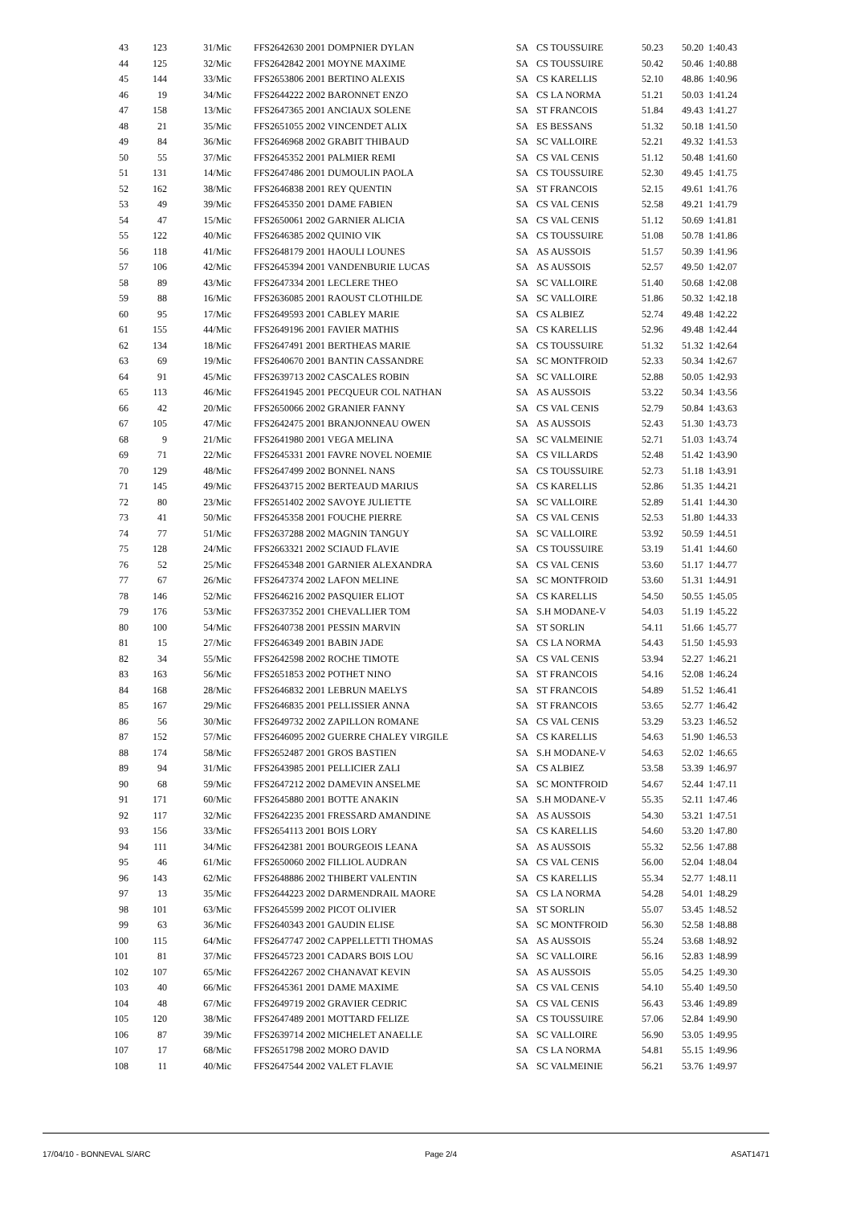| 43 | 123 | 31/Mic | FFS2642630 2001 DOMPNIER DYLAN | SA | CS TOUSSUIRE | 50.23 | 50.20 | 1:40.43 |
| 44 | 125 | 32/Mic | FFS2642842 2001 MOYNE MAXIME | SA | CS TOUSSUIRE | 50.42 | 50.46 | 1:40.88 |
| 45 | 144 | 33/Mic | FFS2653806 2001 BERTINO ALEXIS | SA | CS KARELLIS | 52.10 | 48.86 | 1:40.96 |
| 46 | 19 | 34/Mic | FFS2644222 2002 BARONNET ENZO | SA | CS LA NORMA | 51.21 | 50.03 | 1:41.24 |
| 47 | 158 | 13/Mic | FFS2647365 2001 ANCIAUX SOLENE | SA | ST FRANCOIS | 51.84 | 49.43 | 1:41.27 |
| 48 | 21 | 35/Mic | FFS2651055 2002 VINCENDET ALIX | SA | ES BESSANS | 51.32 | 50.18 | 1:41.50 |
| 49 | 84 | 36/Mic | FFS2646968 2002 GRABIT THIBAUD | SA | SC VALLOIRE | 52.21 | 49.32 | 1:41.53 |
| 50 | 55 | 37/Mic | FFS2645352 2001 PALMIER REMI | SA | CS VAL CENIS | 51.12 | 50.48 | 1:41.60 |
| 51 | 131 | 14/Mic | FFS2647486 2001 DUMOULIN PAOLA | SA | CS TOUSSUIRE | 52.30 | 49.45 | 1:41.75 |
| 52 | 162 | 38/Mic | FFS2646838 2001 REY QUENTIN | SA | ST FRANCOIS | 52.15 | 49.61 | 1:41.76 |
| 53 | 49 | 39/Mic | FFS2645350 2001 DAME FABIEN | SA | CS VAL CENIS | 52.58 | 49.21 | 1:41.79 |
| 54 | 47 | 15/Mic | FFS2650061 2002 GARNIER ALICIA | SA | CS VAL CENIS | 51.12 | 50.69 | 1:41.81 |
| 55 | 122 | 40/Mic | FFS2646385 2002 QUINIO VIK | SA | CS TOUSSUIRE | 51.08 | 50.78 | 1:41.86 |
| 56 | 118 | 41/Mic | FFS2648179 2001 HAOULI LOUNES | SA | AS AUSSOIS | 51.57 | 50.39 | 1:41.96 |
| 57 | 106 | 42/Mic | FFS2645394 2001 VANDENBURIE LUCAS | SA | AS AUSSOIS | 52.57 | 49.50 | 1:42.07 |
| 58 | 89 | 43/Mic | FFS2647334 2001 LECLERE THEO | SA | SC VALLOIRE | 51.40 | 50.68 | 1:42.08 |
| 59 | 88 | 16/Mic | FFS2636085 2001 RAOUST CLOTHILDE | SA | SC VALLOIRE | 51.86 | 50.32 | 1:42.18 |
| 60 | 95 | 17/Mic | FFS2649593 2001 CABLEY MARIE | SA | CS ALBIEZ | 52.74 | 49.48 | 1:42.22 |
| 61 | 155 | 44/Mic | FFS2649196 2001 FAVIER MATHIS | SA | CS KARELLIS | 52.96 | 49.48 | 1:42.44 |
| 62 | 134 | 18/Mic | FFS2647491 2001 BERTHEAS MARIE | SA | CS TOUSSUIRE | 51.32 | 51.32 | 1:42.64 |
| 63 | 69 | 19/Mic | FFS2640670 2001 BANTIN CASSANDRE | SA | SC MONTFROID | 52.33 | 50.34 | 1:42.67 |
| 64 | 91 | 45/Mic | FFS2639713 2002 CASCALES ROBIN | SA | SC VALLOIRE | 52.88 | 50.05 | 1:42.93 |
| 65 | 113 | 46/Mic | FFS2641945 2001 PECQUEUR COL NATHAN | SA | AS AUSSOIS | 53.22 | 50.34 | 1:43.56 |
| 66 | 42 | 20/Mic | FFS2650066 2002 GRANIER FANNY | SA | CS VAL CENIS | 52.79 | 50.84 | 1:43.63 |
| 67 | 105 | 47/Mic | FFS2642475 2001 BRANJONNEAU OWEN | SA | AS AUSSOIS | 52.43 | 51.30 | 1:43.73 |
| 68 | 9 | 21/Mic | FFS2641980 2001 VEGA MELINA | SA | SC VALMEINIE | 52.71 | 51.03 | 1:43.74 |
| 69 | 71 | 22/Mic | FFS2645331 2001 FAVRE NOVEL NOEMIE | SA | CS VILLARDS | 52.48 | 51.42 | 1:43.90 |
| 70 | 129 | 48/Mic | FFS2647499 2002 BONNEL NANS | SA | CS TOUSSUIRE | 52.73 | 51.18 | 1:43.91 |
| 71 | 145 | 49/Mic | FFS2643715 2002 BERTEAUD MARIUS | SA | CS KARELLIS | 52.86 | 51.35 | 1:44.21 |
| 72 | 80 | 23/Mic | FFS2651402 2002 SAVOYE JULIETTE | SA | SC VALLOIRE | 52.89 | 51.41 | 1:44.30 |
| 73 | 41 | 50/Mic | FFS2645358 2001 FOUCHE PIERRE | SA | CS VAL CENIS | 52.53 | 51.80 | 1:44.33 |
| 74 | 77 | 51/Mic | FFS2637288 2002 MAGNIN TANGUY | SA | SC VALLOIRE | 53.92 | 50.59 | 1:44.51 |
| 75 | 128 | 24/Mic | FFS2663321 2002 SCIAUD FLAVIE | SA | CS TOUSSUIRE | 53.19 | 51.41 | 1:44.60 |
| 76 | 52 | 25/Mic | FFS2645348 2001 GARNIER ALEXANDRA | SA | CS VAL CENIS | 53.60 | 51.17 | 1:44.77 |
| 77 | 67 | 26/Mic | FFS2647374 2002 LAFON MELINE | SA | SC MONTFROID | 53.60 | 51.31 | 1:44.91 |
| 78 | 146 | 52/Mic | FFS2646216 2002 PASQUIER ELIOT | SA | CS KARELLIS | 54.50 | 50.55 | 1:45.05 |
| 79 | 176 | 53/Mic | FFS2637352 2001 CHEVALLIER TOM | SA | S.H MODANE-V | 54.03 | 51.19 | 1:45.22 |
| 80 | 100 | 54/Mic | FFS2640738 2001 PESSIN MARVIN | SA | ST SORLIN | 54.11 | 51.66 | 1:45.77 |
| 81 | 15 | 27/Mic | FFS2646349 2001 BABIN JADE | SA | CS LA NORMA | 54.43 | 51.50 | 1:45.93 |
| 82 | 34 | 55/Mic | FFS2642598 2002 ROCHE TIMOTE | SA | CS VAL CENIS | 53.94 | 52.27 | 1:46.21 |
| 83 | 163 | 56/Mic | FFS2651853 2002 POTHET NINO | SA | ST FRANCOIS | 54.16 | 52.08 | 1:46.24 |
| 84 | 168 | 28/Mic | FFS2646832 2001 LEBRUN MAELYS | SA | ST FRANCOIS | 54.89 | 51.52 | 1:46.41 |
| 85 | 167 | 29/Mic | FFS2646835 2001 PELLISSIER ANNA | SA | ST FRANCOIS | 53.65 | 52.77 | 1:46.42 |
| 86 | 56 | 30/Mic | FFS2649732 2002 ZAPILLON ROMANE | SA | CS VAL CENIS | 53.29 | 53.23 | 1:46.52 |
| 87 | 152 | 57/Mic | FFS2646095 2002 GUERRE CHALEY VIRGILE | SA | CS KARELLIS | 54.63 | 51.90 | 1:46.53 |
| 88 | 174 | 58/Mic | FFS2652487 2001 GROS BASTIEN | SA | S.H MODANE-V | 54.63 | 52.02 | 1:46.65 |
| 89 | 94 | 31/Mic | FFS2643985 2001 PELLICIER ZALI | SA | CS ALBIEZ | 53.58 | 53.39 | 1:46.97 |
| 90 | 68 | 59/Mic | FFS2647212 2002 DAMEVIN ANSELME | SA | SC MONTFROID | 54.67 | 52.44 | 1:47.11 |
| 91 | 171 | 60/Mic | FFS2645880 2001 BOTTE ANAKIN | SA | S.H MODANE-V | 55.35 | 52.11 | 1:47.46 |
| 92 | 117 | 32/Mic | FFS2642235 2001 FRESSARD AMANDINE | SA | AS AUSSOIS | 54.30 | 53.21 | 1:47.51 |
| 93 | 156 | 33/Mic | FFS2654113 2001 BOIS LORY | SA | CS KARELLIS | 54.60 | 53.20 | 1:47.80 |
| 94 | 111 | 34/Mic | FFS2642381 2001 BOURGEOIS LEANA | SA | AS AUSSOIS | 55.32 | 52.56 | 1:47.88 |
| 95 | 46 | 61/Mic | FFS2650060 2002 FILLIOL AUDRAN | SA | CS VAL CENIS | 56.00 | 52.04 | 1:48.04 |
| 96 | 143 | 62/Mic | FFS2648886 2002 THIBERT VALENTIN | SA | CS KARELLIS | 55.34 | 52.77 | 1:48.11 |
| 97 | 13 | 35/Mic | FFS2644223 2002 DARMENDRAIL MAORE | SA | CS LA NORMA | 54.28 | 54.01 | 1:48.29 |
| 98 | 101 | 63/Mic | FFS2645599 2002 PICOT OLIVIER | SA | ST SORLIN | 55.07 | 53.45 | 1:48.52 |
| 99 | 63 | 36/Mic | FFS2640343 2001 GAUDIN ELISE | SA | SC MONTFROID | 56.30 | 52.58 | 1:48.88 |
| 100 | 115 | 64/Mic | FFS2647747 2002 CAPPELLETTI THOMAS | SA | AS AUSSOIS | 55.24 | 53.68 | 1:48.92 |
| 101 | 81 | 37/Mic | FFS2645723 2001 CADARS BOIS LOU | SA | SC VALLOIRE | 56.16 | 52.83 | 1:48.99 |
| 102 | 107 | 65/Mic | FFS2642267 2002 CHANAVAT KEVIN | SA | AS AUSSOIS | 55.05 | 54.25 | 1:49.30 |
| 103 | 40 | 66/Mic | FFS2645361 2001 DAME MAXIME | SA | CS VAL CENIS | 54.10 | 55.40 | 1:49.50 |
| 104 | 48 | 67/Mic | FFS2649719 2002 GRAVIER CEDRIC | SA | CS VAL CENIS | 56.43 | 53.46 | 1:49.89 |
| 105 | 120 | 38/Mic | FFS2647489 2001 MOTTARD FELIZE | SA | CS TOUSSUIRE | 57.06 | 52.84 | 1:49.90 |
| 106 | 87 | 39/Mic | FFS2639714 2002 MICHELET ANAELLE | SA | SC VALLOIRE | 56.90 | 53.05 | 1:49.95 |
| 107 | 17 | 68/Mic | FFS2651798 2002 MORO DAVID | SA | CS LA NORMA | 54.81 | 55.15 | 1:49.96 |
| 108 | 11 | 40/Mic | FFS2647544 2002 VALET FLAVIE | SA | SC VALMEINIE | 56.21 | 53.76 | 1:49.97 |
17/04/10 - BONNEVAL S/ARC Page 2/4 ASAT1471